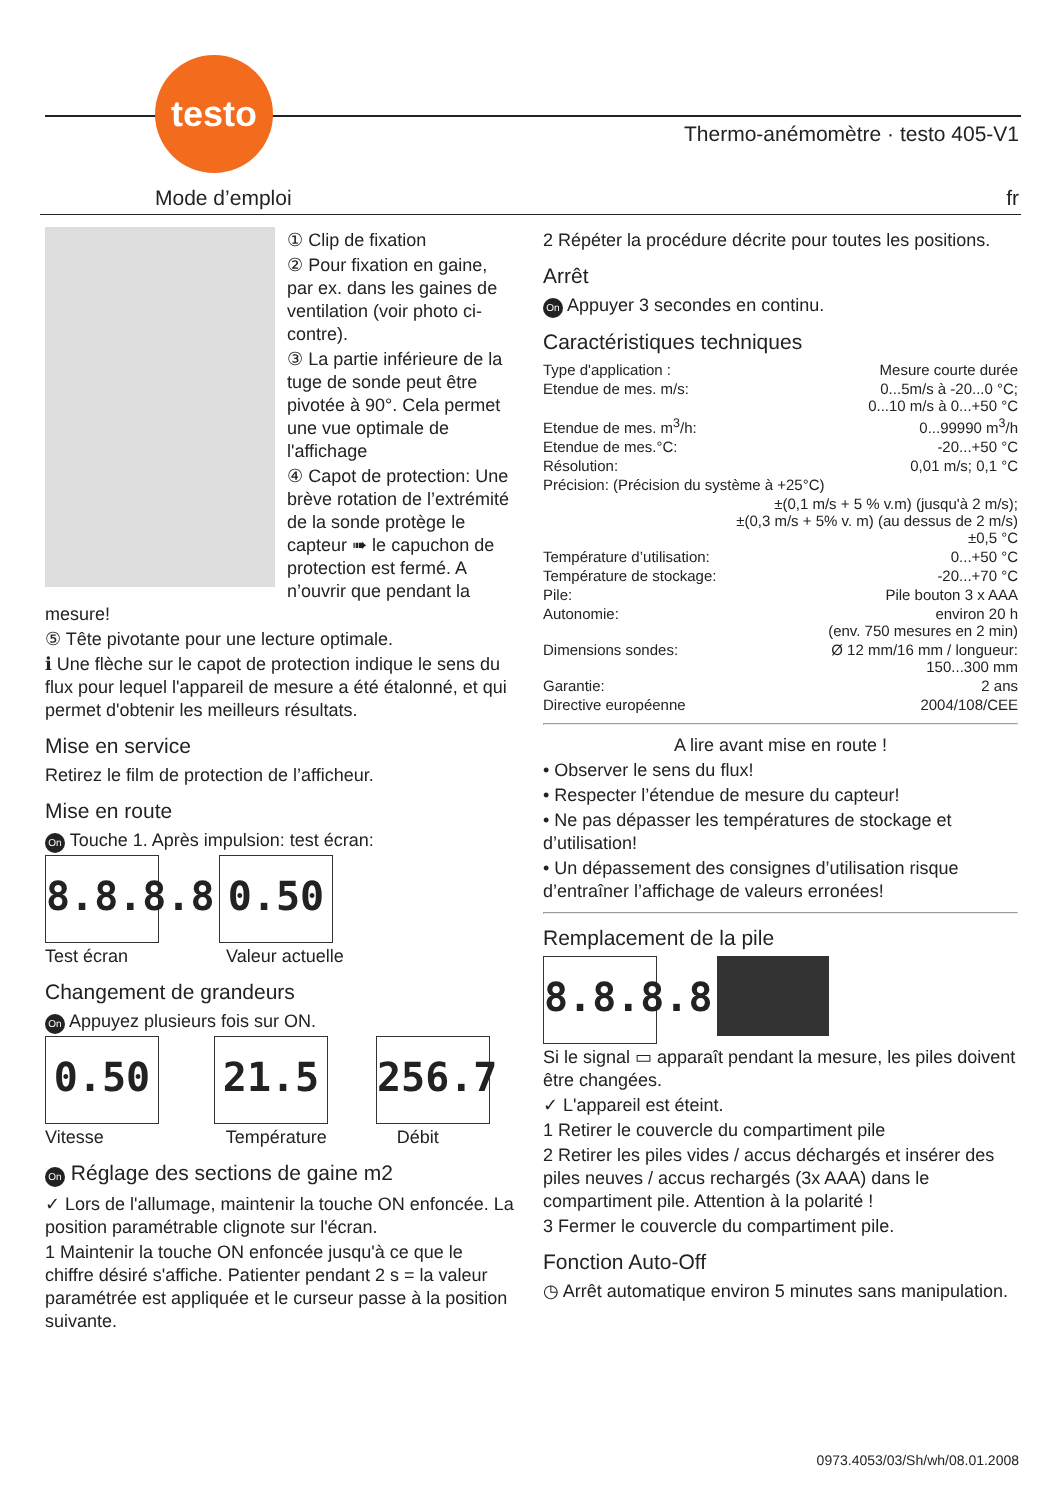testo
Thermo-anémomètre · testo 405-V1
Mode d’emploi fr
① Clip de fixation
② Pour fixation en gaine, par ex. dans les gaines de ventilation (voir photo ci-contre).
③ La partie inférieure de la tuge de sonde peut être pivotée à 90°. Cela permet une vue optimale de l'affichage
④ Capot de protection: Une brève rotation de l’extrémité de la sonde protège le capteur ➠ le capuchon de protection est fermé. A n’ouvrir que pendant la mesure!
⑤ Tête pivotante pour une lecture optimale.
ℹ Une flèche sur le capot de protection indique le sens du flux pour lequel l'appareil de mesure a été étalonné, et qui permet d'obtenir les meilleurs résultats.
Mise en service
Retirez le film de protection de l’afficheur.
Mise en route
On Touche 1. Après impulsion: test écran:
8.8.8.8 0.50
Test écran Valeur actuelle
Changement de grandeurs
On Appuyez plusieurs fois sur ON.
0.50 21.5 256.7
Vitesse Température Débit
On Réglage des sections de gaine m2
✓ Lors de l'allumage, maintenir la touche ON enfoncée. La position paramétrable clignote sur l'écran.
1 Maintenir la touche ON enfoncée jusqu'à ce que le chiffre désiré s'affiche. Patienter pendant 2 s = la valeur paramétrée est appliquée et le curseur passe à la position suivante.
2 Répéter la procédure décrite pour toutes les positions.
Arrêt
On Appuyer 3 secondes en continu.
Caractéristiques techniques
| Type d'application : | Mesure courte durée |
| Etendue de mes. m/s: | 0...5m/s à -20...0 °C; 0...10 m/s à 0...+50 °C |
| Etendue de mes. m<sup>3</sup>/h: | 0...99990 m<sup>3</sup>/h |
| Etendue de mes.°C: | -20...+50 °C |
| Résolution: | 0,01 m/s; 0,1 °C |
| Précision: (Précision du système à +25°C) | |
| ±(0,1 m/s + 5 % v.m) (jusqu'à 2 m/s); ±(0,3 m/s + 5% v. m) (au dessus de 2 m/s) ±0,5 °C | |
| Température d’utilisation: | 0...+50 °C |
| Température de stockage: | -20...+70 °C |
| Pile: | Pile bouton 3 x AAA |
| Autonomie: | environ 20 h (env. 750 mesures en 2 min) |
| Dimensions sondes: | Ø 12 mm/16 mm / longueur: 150...300 mm |
| Garantie: | 2 ans |
| Directive européenne | 2004/108/CEE |
A lire avant mise en route !
• Observer le sens du flux!
• Respecter l’étendue de mesure du capteur!
• Ne pas dépasser les températures de stockage et d’utilisation!
• Un dépassement des consignes d’utilisation risque d’entraîner l’affichage de valeurs erronées!
Remplacement de la pile
8.8.8.8
Si le signal ▭ apparaît pendant la mesure, les piles doivent être changées.
✓ L'appareil est éteint.
1 Retirer le couvercle du compartiment pile
2 Retirer les piles vides / accus déchargés et insérer des piles neuves / accus rechargés (3x AAA) dans le compartiment pile. Attention à la polarité !
3 Fermer le couvercle du compartiment pile.
Fonction Auto-Off
◷ Arrêt automatique environ 5 minutes sans manipulation.
0973.4053/03/Sh/wh/08.01.2008